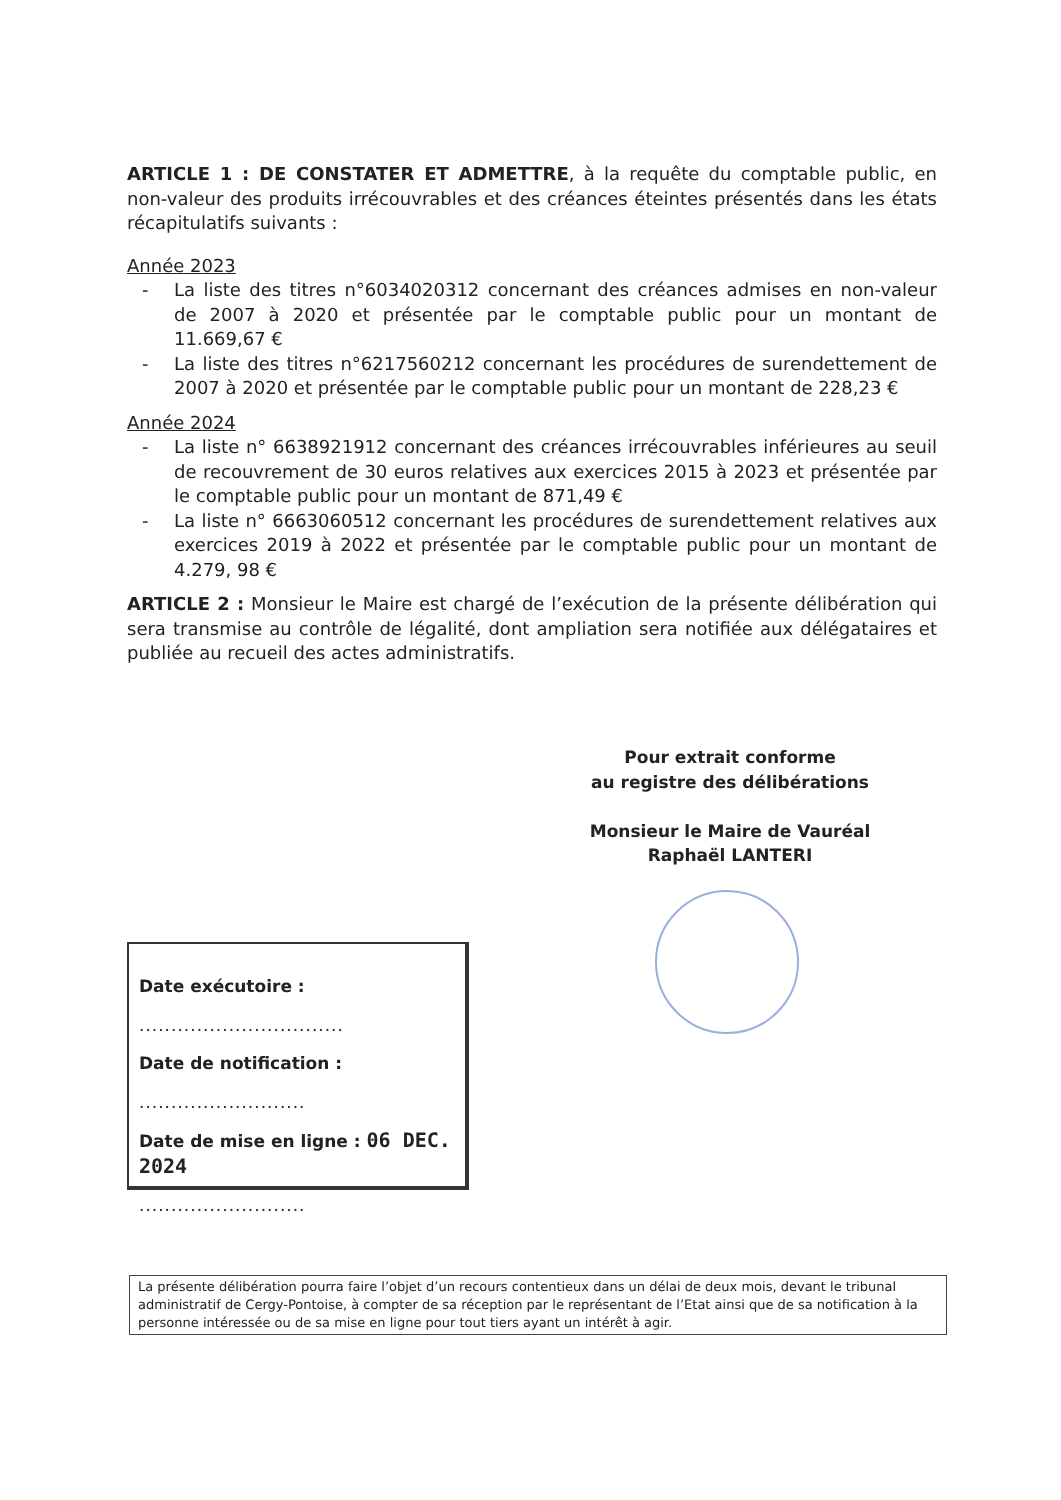ARTICLE 1 : DE CONSTATER ET ADMETTRE, à la requête du comptable public, en non-valeur des produits irrécouvrables et des créances éteintes présentés dans les états récapitulatifs suivants :
Année 2023
- La liste des titres n°6034020312 concernant des créances admises en non-valeur de 2007 à 2020 et présentée par le comptable public pour un montant de 11.669,67 €
- La liste des titres n°6217560212 concernant les procédures de surendettement de 2007 à 2020 et présentée par le comptable public pour un montant de 228,23 €
Année 2024
- La liste n° 6638921912 concernant des créances irrécouvrables inférieures au seuil de recouvrement de 30 euros relatives aux exercices 2015 à 2023 et présentée par le comptable public pour un montant de 871,49 €
- La liste n° 6663060512 concernant les procédures de surendettement relatives aux exercices 2019 à 2022 et présentée par le comptable public pour un montant de 4.279, 98 €
ARTICLE 2 : Monsieur le Maire est chargé de l’exécution de la présente délibération qui sera transmise au contrôle de légalité, dont ampliation sera notifiée aux délégataires et publiée au recueil des actes administratifs.
Pour extrait conforme
au registre des délibérations
Monsieur le Maire de Vauréal
Raphaël LANTERI
Date exécutoire :
................................
Date de notification :
..........................
Date de mise en ligne : 06 DEC. 2024
..........................
La présente délibération pourra faire l’objet d’un recours contentieux dans un délai de deux mois, devant le tribunal administratif de Cergy-Pontoise, à compter de sa réception par le représentant de l’Etat ainsi que de sa notification à la personne intéressée ou de sa mise en ligne pour tout tiers ayant un intérêt à agir.